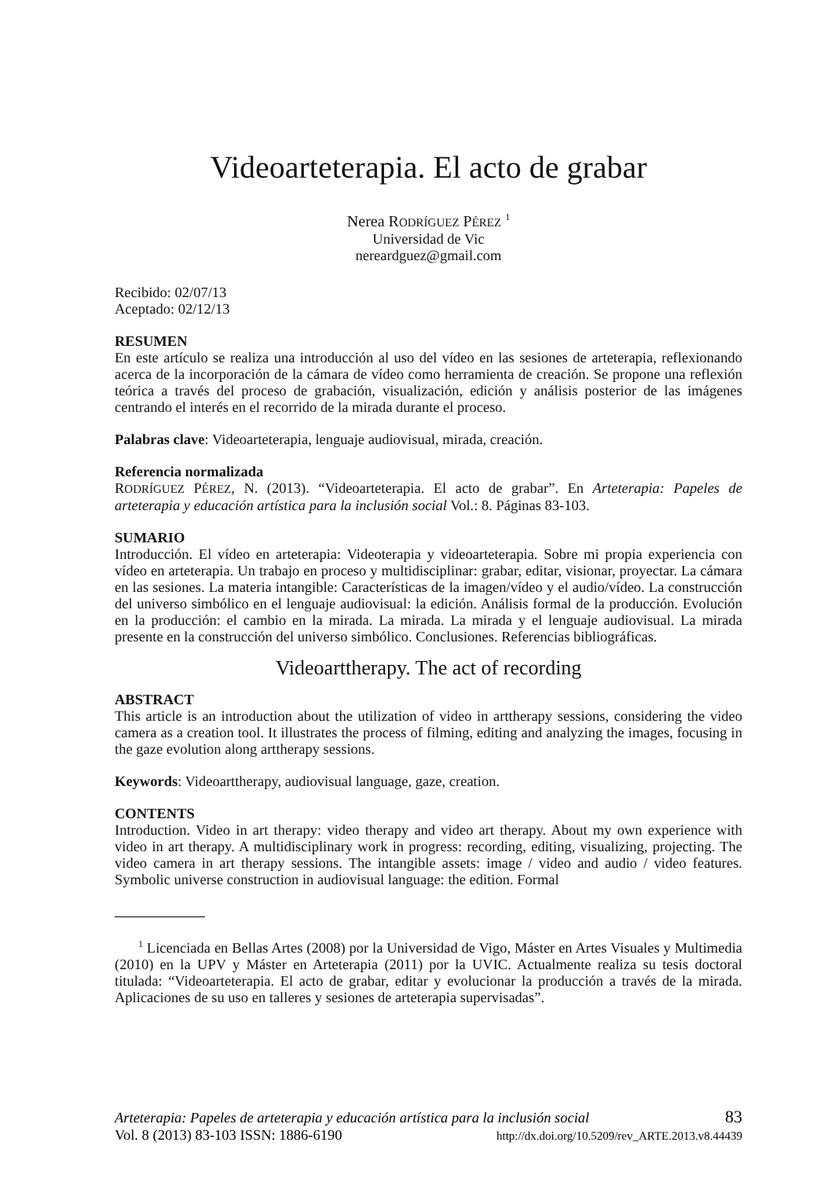Videoarteterapia. El acto de grabar
Nerea RODRÍGUEZ PÉREZ <sup>1</sup>
Universidad de Vic
nereardguez@gmail.com
Recibido: 02/07/13
Aceptado: 02/12/13
RESUMEN
En este artículo se realiza una introducción al uso del vídeo en las sesiones de arteterapia, reflexionando acerca de la incorporación de la cámara de vídeo como herramienta de creación. Se propone una reflexión teórica a través del proceso de grabación, visualización, edición y análisis posterior de las imágenes centrando el interés en el recorrido de la mirada durante el proceso.
Palabras clave: Videoarteterapia, lenguaje audiovisual, mirada, creación.
Referencia normalizada
RODRÍGUEZ PÉREZ, N. (2013). “Videoarteterapia. El acto de grabar”. En Arteterapia: Papeles de arteterapia y educación artística para la inclusión social Vol.: 8. Páginas 83-103.
SUMARIO
Introducción. El vídeo en arteterapia: Videoterapia y videoarteterapia. Sobre mi propia experiencia con vídeo en arteterapia. Un trabajo en proceso y multidisciplinar: grabar, editar, visionar, proyectar. La cámara en las sesiones. La materia intangible: Características de la imagen/vídeo y el audio/vídeo. La construcción del universo simbólico en el lenguaje audiovisual: la edición. Análisis formal de la producción. Evolución en la producción: el cambio en la mirada. La mirada. La mirada y el lenguaje audiovisual. La mirada presente en la construcción del universo simbólico. Conclusiones. Referencias bibliográficas.
Videoarttherapy. The act of recording
ABSTRACT
This article is an introduction about the utilization of video in arttherapy sessions, considering the video camera as a creation tool. It illustrates the process of filming, editing and analyzing the images, focusing in the gaze evolution along arttherapy sessions.
Keywords: Videoarttherapy, audiovisual language, gaze, creation.
CONTENTS
Introduction. Video in art therapy: video therapy and video art therapy. About my own experience with video in art therapy. A multidisciplinary work in progress: recording, editing, visualizing, projecting. The video camera in art therapy sessions. The intangible assets: image / video and audio / video features. Symbolic universe construction in audiovisual language: the edition. Formal
<sup>1</sup> Licenciada en Bellas Artes (2008) por la Universidad de Vigo, Máster en Artes Visuales y Multimedia (2010) en la UPV y Máster en Arteterapia (2011) por la UVIC. Actualmente realiza su tesis doctoral titulada: “Videoarteterapia. El acto de grabar, editar y evolucionar la producción a través de la mirada. Aplicaciones de su uso en talleres y sesiones de arteterapia supervisadas”.
Arteterapia: Papeles de arteterapia y educación artística para la inclusión social 83
Vol. 8 (2013) 83-103 ISSN: 1886-6190 http://dx.doi.org/10.5209/rev_ARTE.2013.v8.44439